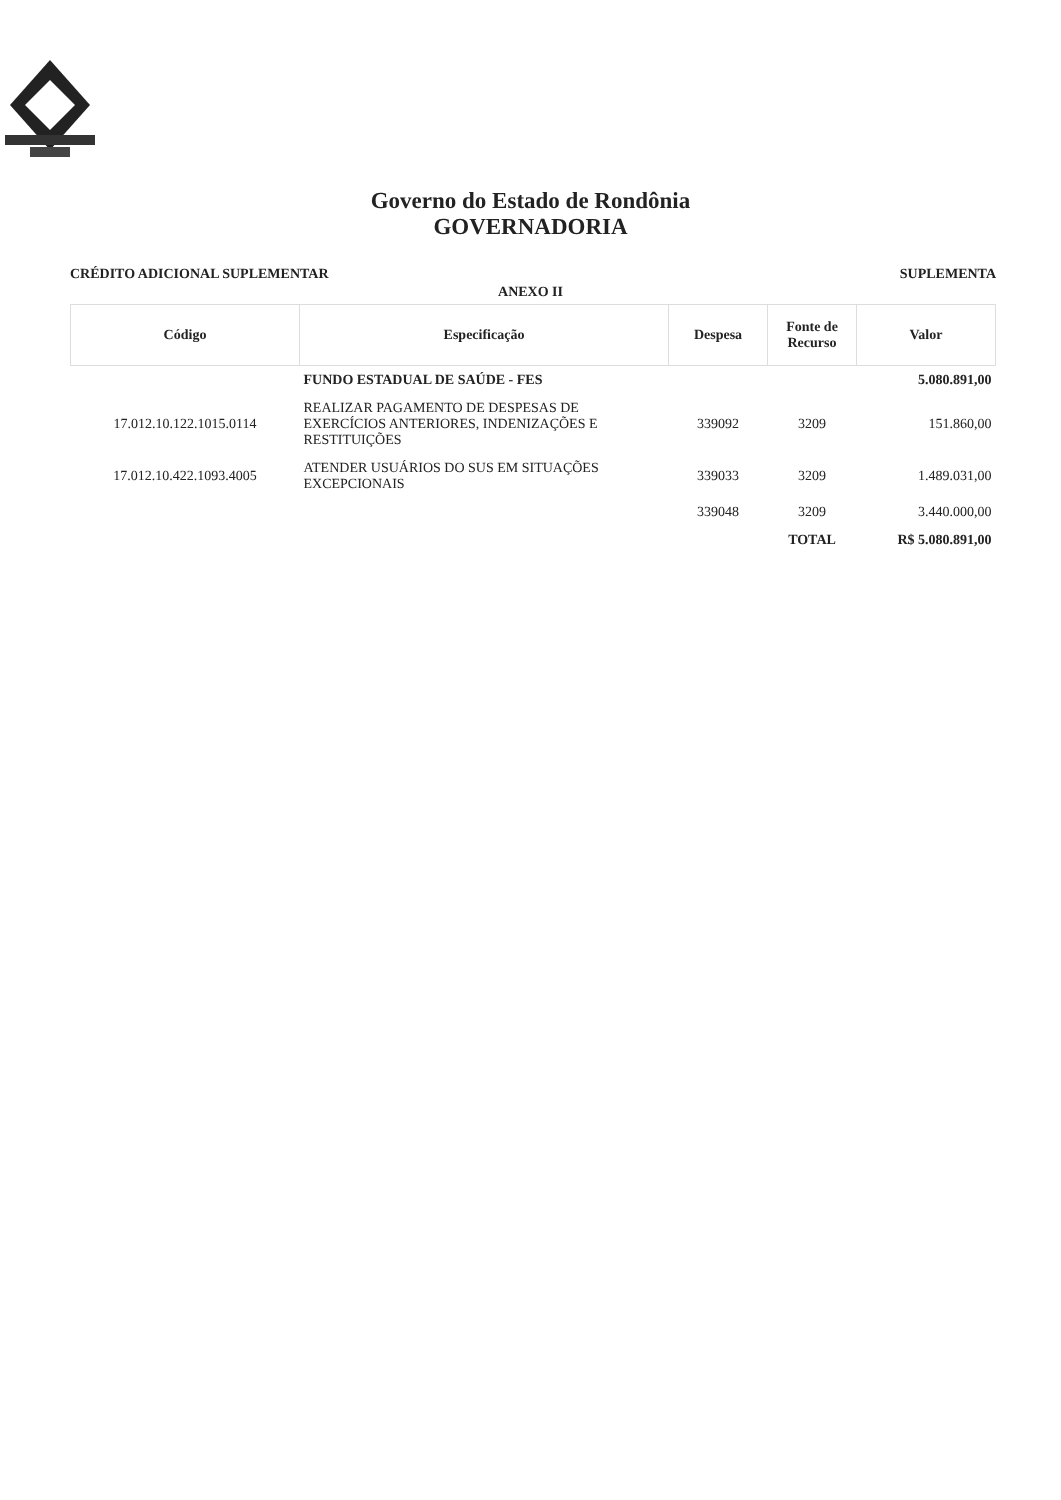Governo do Estado de Rondônia
GOVERNADORIA
CRÉDITO ADICIONAL SUPLEMENTAR SUPLEMENTA
ANEXO II
| Código | Especificação | Despesa | Fonte de Recurso | Valor |
| --- | --- | --- | --- | --- |
| | FUNDO ESTADUAL DE SAÚDE - FES | | | 5.080.891,00 |
| 17.012.10.122.1015.0114 | REALIZAR PAGAMENTO DE DESPESAS DE EXERCÍCIOS ANTERIORES, INDENIZAÇÕES E RESTITUIÇÕES | 339092 | 3209 | 151.860,00 |
| 17.012.10.422.1093.4005 | ATENDER USUÁRIOS DO SUS EM SITUAÇÕES EXCEPCIONAIS | 339033 | 3209 | 1.489.031,00 |
| | | 339048 | 3209 | 3.440.000,00 |
| | | | TOTAL | R$ 5.080.891,00 |